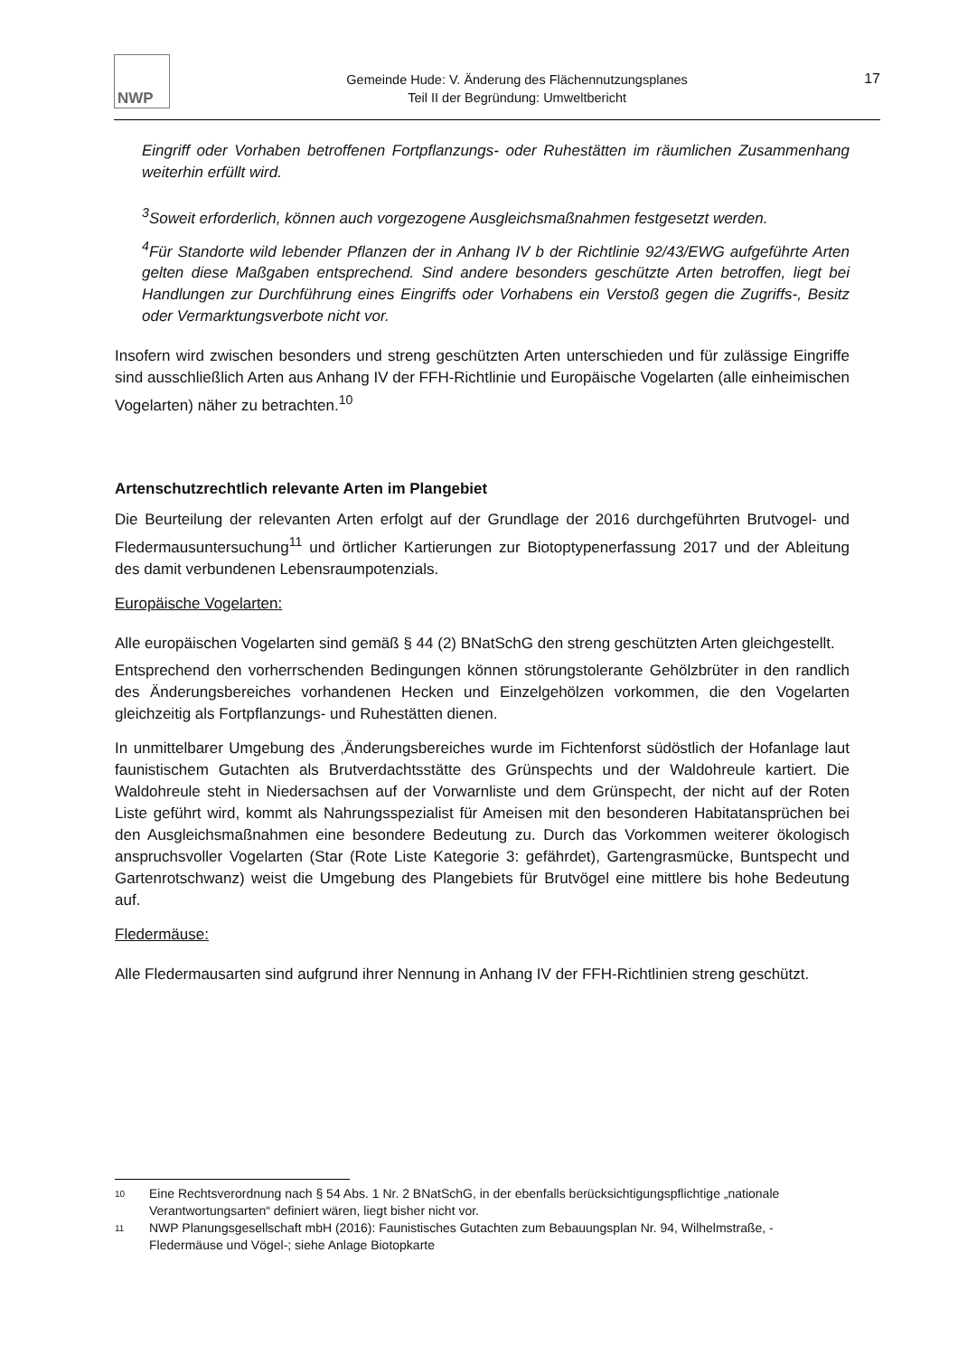NWP
Gemeinde Hude: V. Änderung des Flächennutzungsplanes
Teil II der Begründung: Umweltbericht
17
Eingriff oder Vorhaben betroffenen Fortpflanzungs- oder Ruhestätten im räumlichen Zusammenhang weiterhin erfüllt wird.
<sup>3</sup> Soweit erforderlich, können auch vorgezogene Ausgleichsmaßnahmen festgesetzt werden.
<sup>4</sup> Für Standorte wild lebender Pflanzen der in Anhang IV b der Richtlinie 92/43/EWG aufgeführte Arten gelten diese Maßgaben entsprechend. Sind andere besonders geschützte Arten betroffen, liegt bei Handlungen zur Durchführung eines Eingriffs oder Vorhabens ein Verstoß gegen die Zugriffs-, Besitz oder Vermarktungsverbote nicht vor.
Insofern wird zwischen besonders und streng geschützten Arten unterschieden und für zulässige Eingriffe sind ausschließlich Arten aus Anhang IV der FFH-Richtlinie und Europäische Vogelarten (alle einheimischen Vogelarten) näher zu betrachten.<sup>10</sup>
Artenschutzrechtlich relevante Arten im Plangebiet
Die Beurteilung der relevanten Arten erfolgt auf der Grundlage der 2016 durchgeführten Brutvogel- und Fledermausuntersuchung<sup>11</sup> und örtlicher Kartierungen zur Biotoptypenerfassung 2017 und der Ableitung des damit verbundenen Lebensraumpotenzials.
Europäische Vogelarten:
Alle europäischen Vogelarten sind gemäß § 44 (2) BNatSchG den streng geschützten Arten gleichgestellt.
Entsprechend den vorherrschenden Bedingungen können störungstolerante Gehölzbrüter in den randlich des Änderungsbereiches vorhandenen Hecken und Einzelgehölzen vorkommen, die den Vogelarten gleichzeitig als Fortpflanzungs- und Ruhestätten dienen.
In unmittelbarer Umgebung des ‚Änderungsbereiches wurde im Fichtenforst südöstlich der Hofanlage laut faunistischem Gutachten als Brutverdachtsstätte des Grünspechts und der Waldohreule kartiert. Die Waldohreule steht in Niedersachsen auf der Vorwarnliste und dem Grünspecht, der nicht auf der Roten Liste geführt wird, kommt als Nahrungsspezialist für Ameisen mit den besonderen Habitatansprüchen bei den Ausgleichsmaßnahmen eine besondere Bedeutung zu. Durch das Vorkommen weiterer ökologisch anspruchsvoller Vogelarten (Star (Rote Liste Kategorie 3: gefährdet), Gartengrasmücke, Buntspecht und Gartenrotschwanz) weist die Umgebung des Plangebiets für Brutvögel eine mittlere bis hohe Bedeutung auf.
Fledermäuse:
Alle Fledermausarten sind aufgrund ihrer Nennung in Anhang IV der FFH-Richtlinien streng geschützt.
10 Eine Rechtsverordnung nach § 54 Abs. 1 Nr. 2 BNatSchG, in der ebenfalls berücksichtigungspflichtige „nationale Verantwortungsarten“ definiert wären, liegt bisher nicht vor.
11 NWP Planungsgesellschaft mbH (2016): Faunistisches Gutachten zum Bebauungsplan Nr. 94, Wilhelmstraße, - Fledermäuse und Vögel-; siehe Anlage Biotopkarte